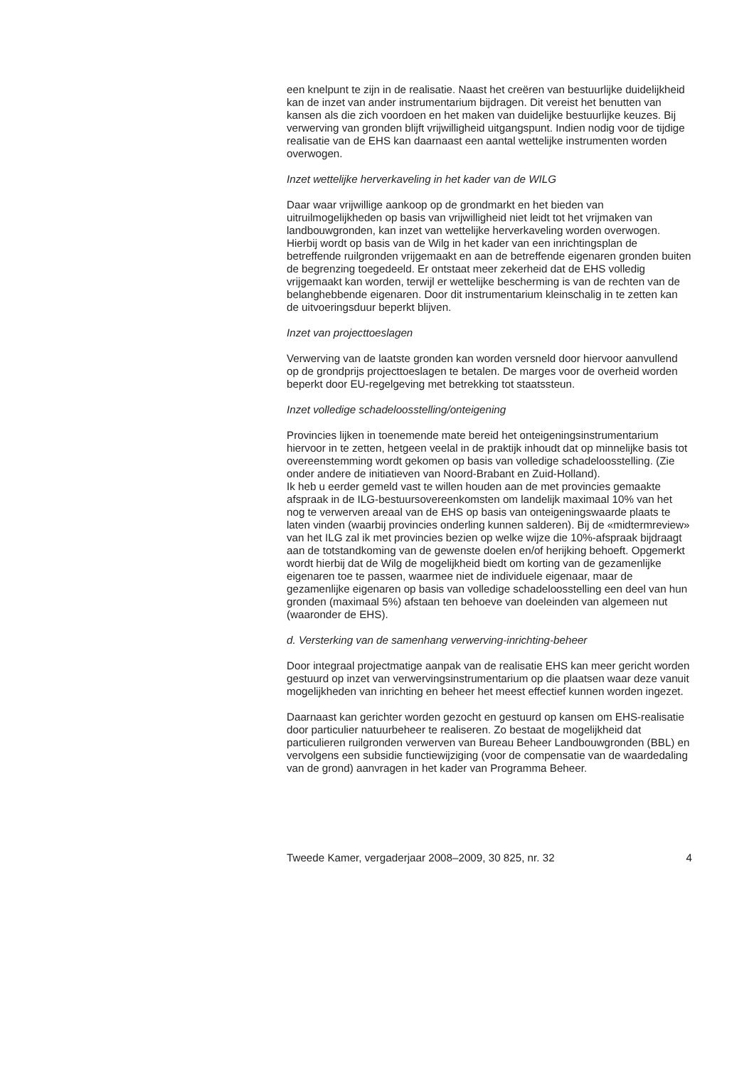een knelpunt te zijn in de realisatie. Naast het creëren van bestuurlijke duidelijkheid kan de inzet van ander instrumentarium bijdragen. Dit vereist het benutten van kansen als die zich voordoen en het maken van duidelijke bestuurlijke keuzes. Bij verwerving van gronden blijft vrijwilligheid uitgangspunt. Indien nodig voor de tijdige realisatie van de EHS kan daarnaast een aantal wettelijke instrumenten worden overwogen.
Inzet wettelijke herverkaveling in het kader van de WILG
Daar waar vrijwillige aankoop op de grondmarkt en het bieden van uitruilmogelijkheden op basis van vrijwilligheid niet leidt tot het vrijmaken van landbouwgronden, kan inzet van wettelijke herverkaveling worden overwogen. Hierbij wordt op basis van de Wilg in het kader van een inrichtingsplan de betreffende ruilgronden vrijgemaakt en aan de betreffende eigenaren gronden buiten de begrenzing toegedeeld. Er ontstaat meer zekerheid dat de EHS volledig vrijgemaakt kan worden, terwijl er wettelijke bescherming is van de rechten van de belanghebbende eigenaren. Door dit instrumentarium kleinschalig in te zetten kan de uitvoeringsduur beperkt blijven.
Inzet van projecttoeslagen
Verwerving van de laatste gronden kan worden versneld door hiervoor aanvullend op de grondprijs projecttoeslagen te betalen. De marges voor de overheid worden beperkt door EU-regelgeving met betrekking tot staatssteun.
Inzet volledige schadeloosstelling/onteigening
Provincies lijken in toenemende mate bereid het onteigeningsinstrumentarium hiervoor in te zetten, hetgeen veelal in de praktijk inhoudt dat op minnelijke basis tot overeenstemming wordt gekomen op basis van volledige schadeloosstelling. (Zie onder andere de initiatieven van Noord-Brabant en Zuid-Holland).
Ik heb u eerder gemeld vast te willen houden aan de met provincies gemaakte afspraak in de ILG-bestuursovereenkomsten om landelijk maximaal 10% van het nog te verwerven areaal van de EHS op basis van onteigeningswaarde plaats te laten vinden (waarbij provincies onderling kunnen salderen). Bij de «midtermreview» van het ILG zal ik met provincies bezien op welke wijze die 10%-afspraak bijdraagt aan de totstandkoming van de gewenste doelen en/of herijking behoeft. Opgemerkt wordt hierbij dat de Wilg de mogelijkheid biedt om korting van de gezamenlijke eigenaren toe te passen, waarmee niet de individuele eigenaar, maar de gezamenlijke eigenaren op basis van volledige schadeloosstelling een deel van hun gronden (maximaal 5%) afstaan ten behoeve van doeleinden van algemeen nut (waaronder de EHS).
d. Versterking van de samenhang verwerving-inrichting-beheer
Door integraal projectmatige aanpak van de realisatie EHS kan meer gericht worden gestuurd op inzet van verwervingsinstrumentarium op die plaatsen waar deze vanuit mogelijkheden van inrichting en beheer het meest effectief kunnen worden ingezet.
Daarnaast kan gerichter worden gezocht en gestuurd op kansen om EHS-realisatie door particulier natuurbeheer te realiseren. Zo bestaat de mogelijkheid dat particulieren ruilgronden verwerven van Bureau Beheer Landbouwgronden (BBL) en vervolgens een subsidie functiewijziging (voor de compensatie van de waardedaling van de grond) aanvragen in het kader van Programma Beheer.
Tweede Kamer, vergaderjaar 2008–2009, 30 825, nr. 32 4